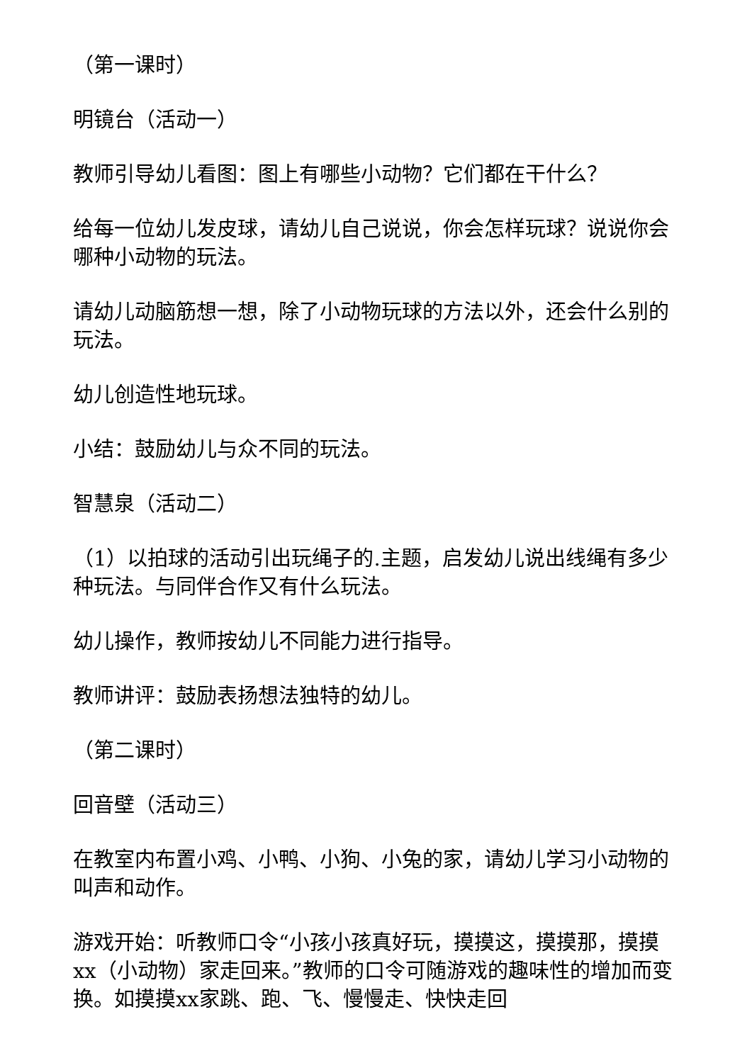（第一课时）
明镜台（活动一）
教师引导幼儿看图：图上有哪些小动物？它们都在干什么？
给每一位幼儿发皮球，请幼儿自己说说，你会怎样玩球？说说你会哪种小动物的玩法。
请幼儿动脑筋想一想，除了小动物玩球的方法以外，还会什么别的玩法。
幼儿创造性地玩球。
小结：鼓励幼儿与众不同的玩法。
智慧泉（活动二）
（1）以拍球的活动引出玩绳子的.主题，启发幼儿说出线绳有多少种玩法。与同伴合作又有什么玩法。
幼儿操作，教师按幼儿不同能力进行指导。
教师讲评：鼓励表扬想法独特的幼儿。
（第二课时）
回音壁（活动三）
在教室内布置小鸡、小鸭、小狗、小兔的家，请幼儿学习小动物的叫声和动作。
游戏开始：听教师口令“小孩小孩真好玩，摸摸这，摸摸那，摸摸xx（小动物）家走回来。”教师的口令可随游戏的趣味性的增加而变换。如摸摸xx家跳、跑、飞、慢慢走、快快走回